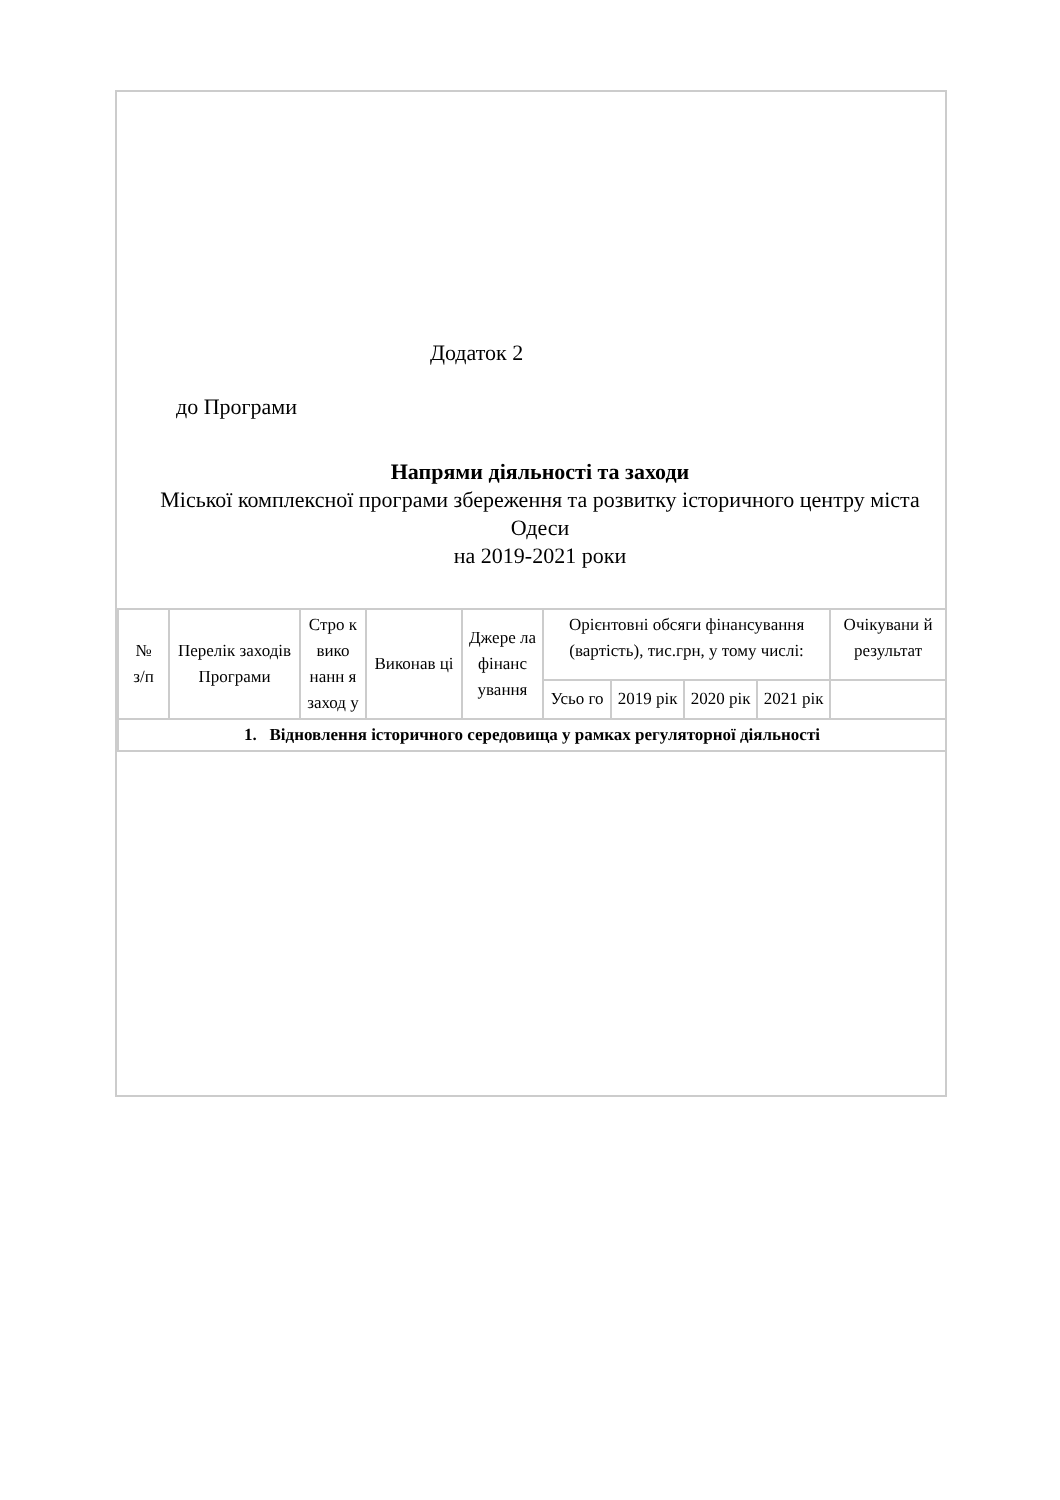Додаток 2
до Програми
Напрями діяльності та заходи
Міської комплексної програми збереження та розвитку історичного центру міста Одеси
на 2019-2021 роки
| № з/п | Перелік заходів Програми | Стро к вико нанн я заход у | Виконав ці | Джере ла фінанс ування | Орієнтовні обсяги фінансування (вартість), тис.грн, у тому числі: | | | | Очікувани й результат |
| | | | | | Усьо го | 2019 рік | 2020 рік | 2021 рік | |
| 1. Відновлення історичного середовища у рамках регуляторної діяльності | | | | | | | | | |